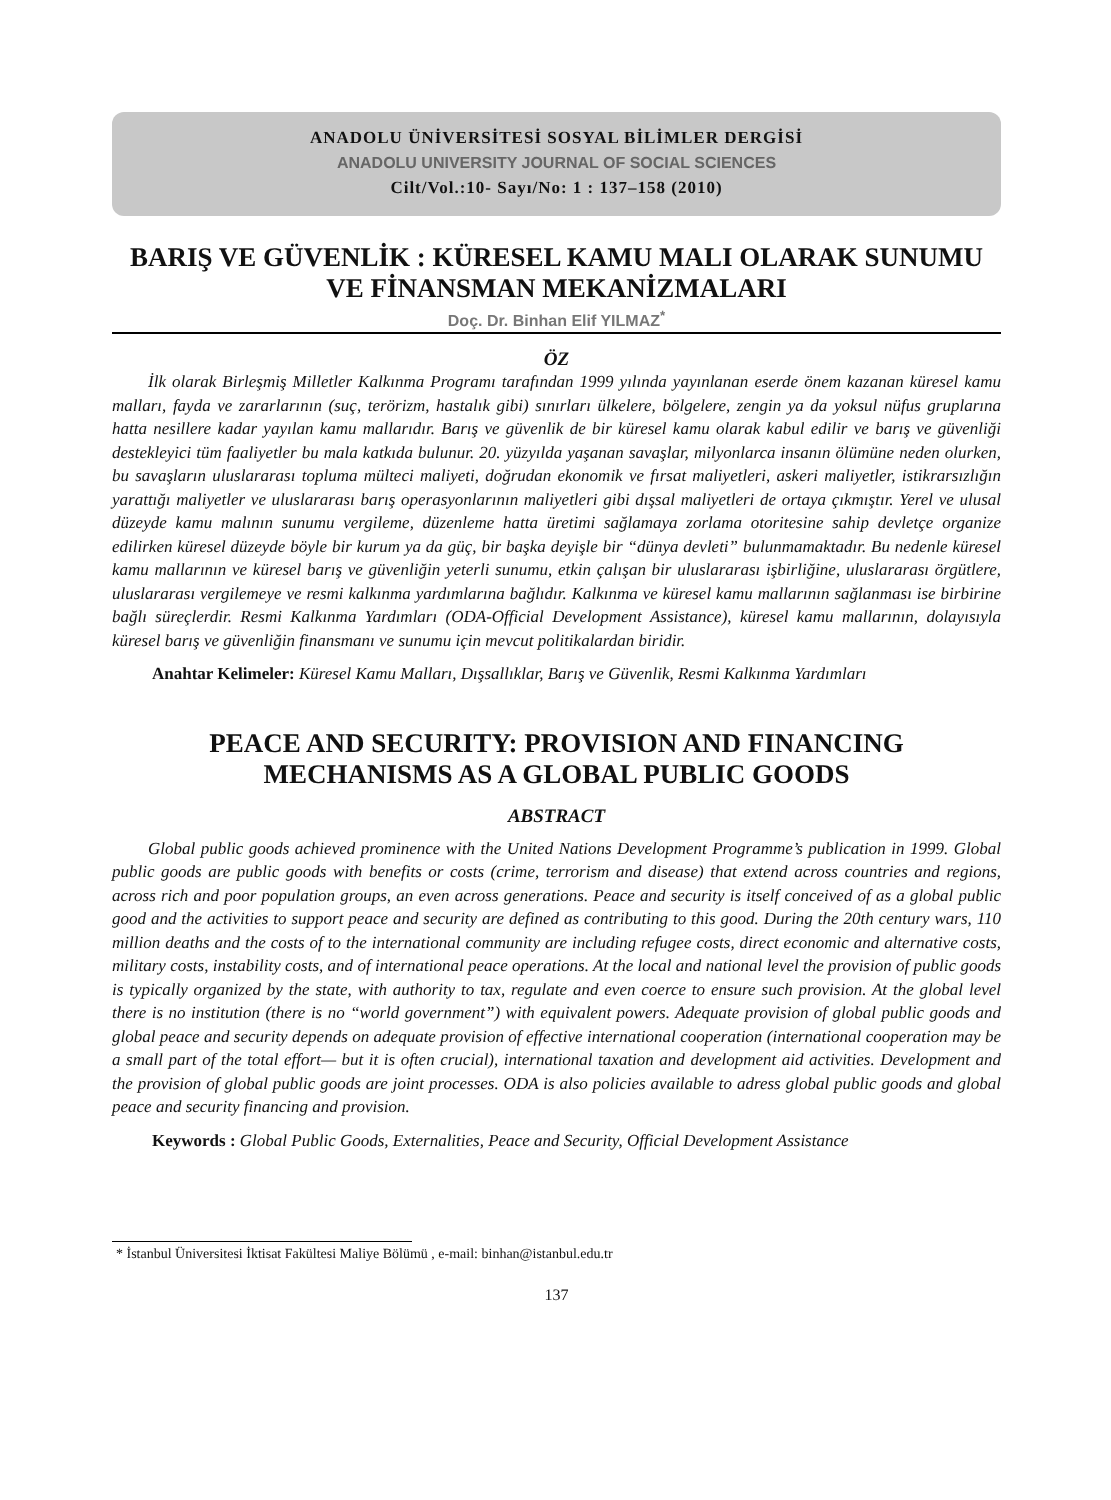ANADOLU ÜNİVERSİTESİ SOSYAL BİLİMLER DERGİSİ
ANADOLU UNIVERSITY JOURNAL OF SOCIAL SCIENCES
Cilt/Vol.:10- Sayı/No: 1 : 137–158 (2010)
BARIŞ VE GÜVENLİK : KÜRESEL KAMU MALI OLARAK SUNUMU VE FİNANSMAN MEKANİZMALARI
Doç. Dr. Binhan Elif YILMAZ<sup>*</sup>
ÖZ
İlk olarak Birleşmiş Milletler Kalkınma Programı tarafından 1999 yılında yayınlanan eserde önem kazanan küresel kamu malları, fayda ve zararlarının (suç, terörizm, hastalık gibi) sınırları ülkelere, bölgelere, zengin ya da yoksul nüfus gruplarına hatta nesillere kadar yayılan kamu mallarıdır. Barış ve güvenlik de bir küresel kamu olarak kabul edilir ve barış ve güvenliği destekleyici tüm faaliyetler bu mala katkıda bulunur. 20. yüzyılda yaşanan savaşlar, milyonlarca insanın ölümüne neden olurken, bu savaşların uluslararası topluma mülteci maliyeti, doğrudan ekonomik ve fırsat maliyetleri, askeri maliyetler, istikrarsızlığın yarattığı maliyetler ve uluslararası barış operasyonlarının maliyetleri gibi dışsal maliyetleri de ortaya çıkmıştır. Yerel ve ulusal düzeyde kamu malının sunumu vergileme, düzenleme hatta üretimi sağlamaya zorlama otoritesine sahip devletçe organize edilirken küresel düzeyde böyle bir kurum ya da güç, bir başka deyişle bir “dünya devleti” bulunmamaktadır. Bu nedenle küresel kamu mallarının ve küresel barış ve güvenliğin yeterli sunumu, etkin çalışan bir uluslararası işbirliğine, uluslararası örgütlere, uluslararası vergilemeye ve resmi kalkınma yardımlarına bağlıdır. Kalkınma ve küresel kamu mallarının sağlanması ise birbirine bağlı süreçlerdir. Resmi Kalkınma Yardımları (ODA-Official Development Assistance), küresel kamu mallarının, dolayısıyla küresel barış ve güvenliğin finansmanı ve sunumu için mevcut politikalardan biridir.
Anahtar Kelimeler: Küresel Kamu Malları, Dışsallıklar, Barış ve Güvenlik, Resmi Kalkınma Yardımları
PEACE AND SECURITY: PROVISION AND FINANCING MECHANISMS AS A GLOBAL PUBLIC GOODS
ABSTRACT
Global public goods achieved prominence with the United Nations Development Programme’s publication in 1999. Global public goods are public goods with benefits or costs (crime, terrorism and disease) that extend across countries and regions, across rich and poor population groups, an even across generations. Peace and security is itself conceived of as a global public good and the activities to support peace and security are defined as contributing to this good. During the 20th century wars, 110 million deaths and the costs of to the international community are including refugee costs, direct economic and alternative costs, military costs, instability costs, and of international peace operations. At the local and national level the provision of public goods is typically organized by the state, with authority to tax, regulate and even coerce to ensure such provision. At the global level there is no institution (there is no “world government”) with equivalent powers. Adequate provision of global public goods and global peace and security depends on adequate provision of effective international cooperation (international cooperation may be a small part of the total effort— but it is often crucial), international taxation and development aid activities. Development and the provision of global public goods are joint processes. ODA is also policies available to adress global public goods and global peace and security financing and provision.
Keywords : Global Public Goods, Externalities, Peace and Security, Official Development Assistance
* İstanbul Üniversitesi İktisat Fakültesi Maliye Bölümü , e-mail: binhan@istanbul.edu.tr
137